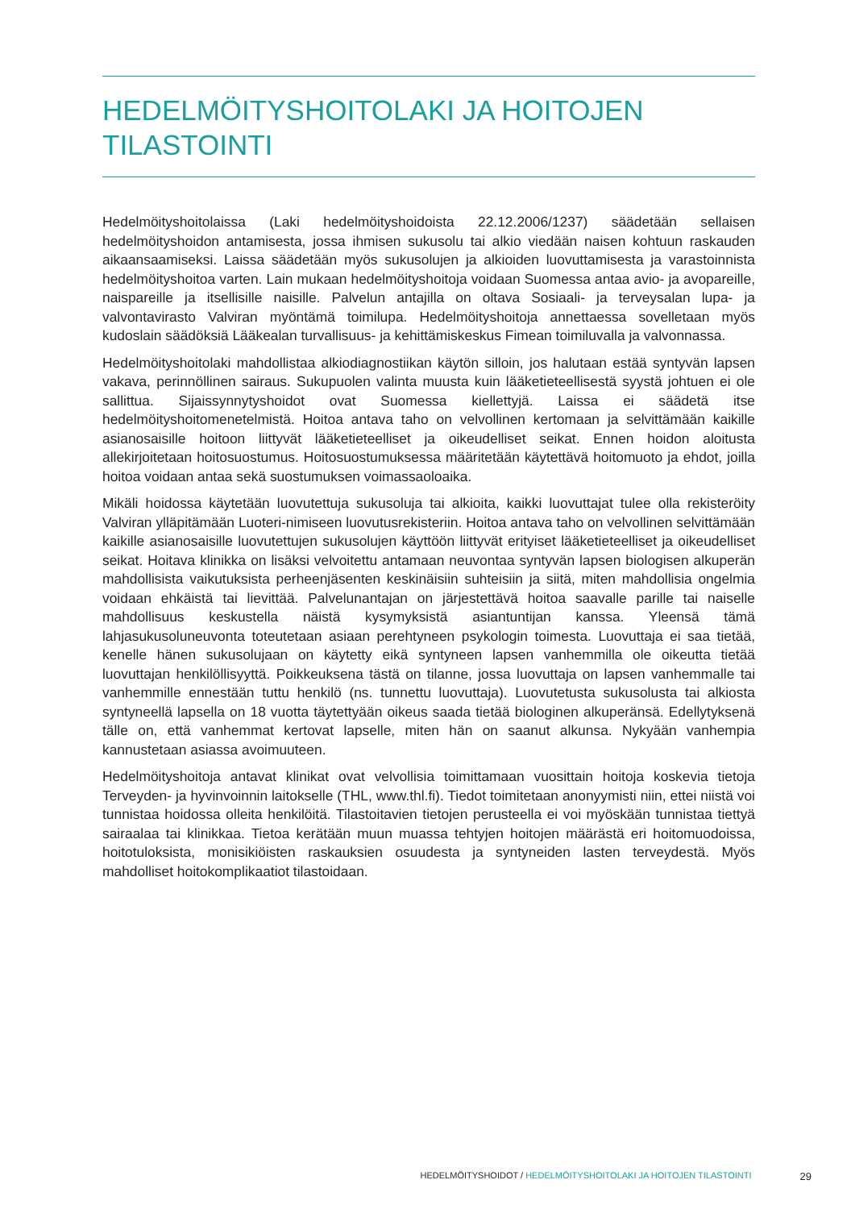HEDELMÖITYSHOITOLAKI JA HOITOJEN
TILASTOINTI
Hedelmöityshoitolaissa (Laki hedelmöityshoidoista 22.12.2006/1237) säädetään sellaisen hedelmöityshoidon antamisesta, jossa ihmisen sukusolu tai alkio viedään naisen kohtuun raskauden aikaansaamiseksi. Laissa säädetään myös sukusolujen ja alkioiden luovuttamisesta ja varastoinnista hedelmöityshoitoa varten. Lain mukaan hedelmöityshoitoja voidaan Suomessa antaa avio- ja avopareille, naispareille ja itsellisille naisille. Palvelun antajilla on oltava Sosiaali- ja terveysalan lupa- ja valvontavirasto Valviran myöntämä toimilupa. Hedelmöityshoitoja annettaessa sovelletaan myös kudoslain säädöksiä Lääkealan turvallisuus- ja kehittämiskeskus Fimean toimiluvalla ja valvonnassa.
Hedelmöityshoitolaki mahdollistaa alkiodiagnostiikan käytön silloin, jos halutaan estää syntyvän lapsen vakava, perinnöllinen sairaus. Sukupuolen valinta muusta kuin lääketieteellisestä syystä johtuen ei ole sallittua. Sijaissynnytyshoidot ovat Suomessa kiellettyjä. Laissa ei säädetä itse hedelmöityshoitomenetelmistä. Hoitoa antava taho on velvollinen kertomaan ja selvittämään kaikille asianosaisille hoitoon liittyvät lääketieteelliset ja oikeudelliset seikat. Ennen hoidon aloitusta allekirjoitetaan hoitosuostumus. Hoitosuostumuksessa määritetään käytettävä hoitomuoto ja ehdot, joilla hoitoa voidaan antaa sekä suostumuksen voimassaoloaika.
Mikäli hoidossa käytetään luovutettuja sukusoluja tai alkioita, kaikki luovuttajat tulee olla rekisteröity Valviran ylläpitämään Luoteri-nimiseen luovutusrekisteriin. Hoitoa antava taho on velvollinen selvittämään kaikille asianosaisille luovutettujen sukusolujen käyttöön liittyvät erityiset lääketieteelliset ja oikeudelliset seikat. Hoitava klinikka on lisäksi velvoitettu antamaan neuvontaa syntyvän lapsen biologisen alkuperän mahdollisista vaikutuksista perheenjäsenten keskinäisiin suhteisiin ja siitä, miten mahdollisia ongelmia voidaan ehkäistä tai lievittää. Palvelunantajan on järjestettävä hoitoa saavalle parille tai naiselle mahdollisuus keskustella näistä kysymyksistä asiantuntijan kanssa. Yleensä tämä lahjasukusoluneuvonta toteutetaan asiaan perehtyneen psykologin toimesta. Luovuttaja ei saa tietää, kenelle hänen sukusolujaan on käytetty eikä syntyneen lapsen vanhemmilla ole oikeutta tietää luovuttajan henkilöllisyyttä. Poikkeuksena tästä on tilanne, jossa luovuttaja on lapsen vanhemmalle tai vanhemmille ennestään tuttu henkilö (ns. tunnettu luovuttaja). Luovutetusta sukusolusta tai alkiosta syntyneellä lapsella on 18 vuotta täytettyään oikeus saada tietää biologinen alkuperänsä. Edellytyksenä tälle on, että vanhemmat kertovat lapselle, miten hän on saanut alkunsa. Nykyään vanhempia kannustetaan asiassa avoimuuteen.
Hedelmöityshoitoja antavat klinikat ovat velvollisia toimittamaan vuosittain hoitoja koskevia tietoja Terveyden- ja hyvinvoinnin laitokselle (THL, www.thl.fi). Tiedot toimitetaan anonyymisti niin, ettei niistä voi tunnistaa hoidossa olleita henkilöitä. Tilastoitavien tietojen perusteella ei voi myöskään tunnistaa tiettyä sairaalaa tai klinikkaa. Tietoa kerätään muun muassa tehtyjen hoitojen määrästä eri hoitomuodoissa, hoitotuloksista, monisikiöisten raskauksien osuudesta ja syntyneiden lasten terveydestä. Myös mahdolliset hoitokomplikaatiot tilastoidaan.
HEDELMÖITYSHOIDOT / HEDELMÖITYSHOITOLAKI JA HOITOJEN TILASTOINTI 29